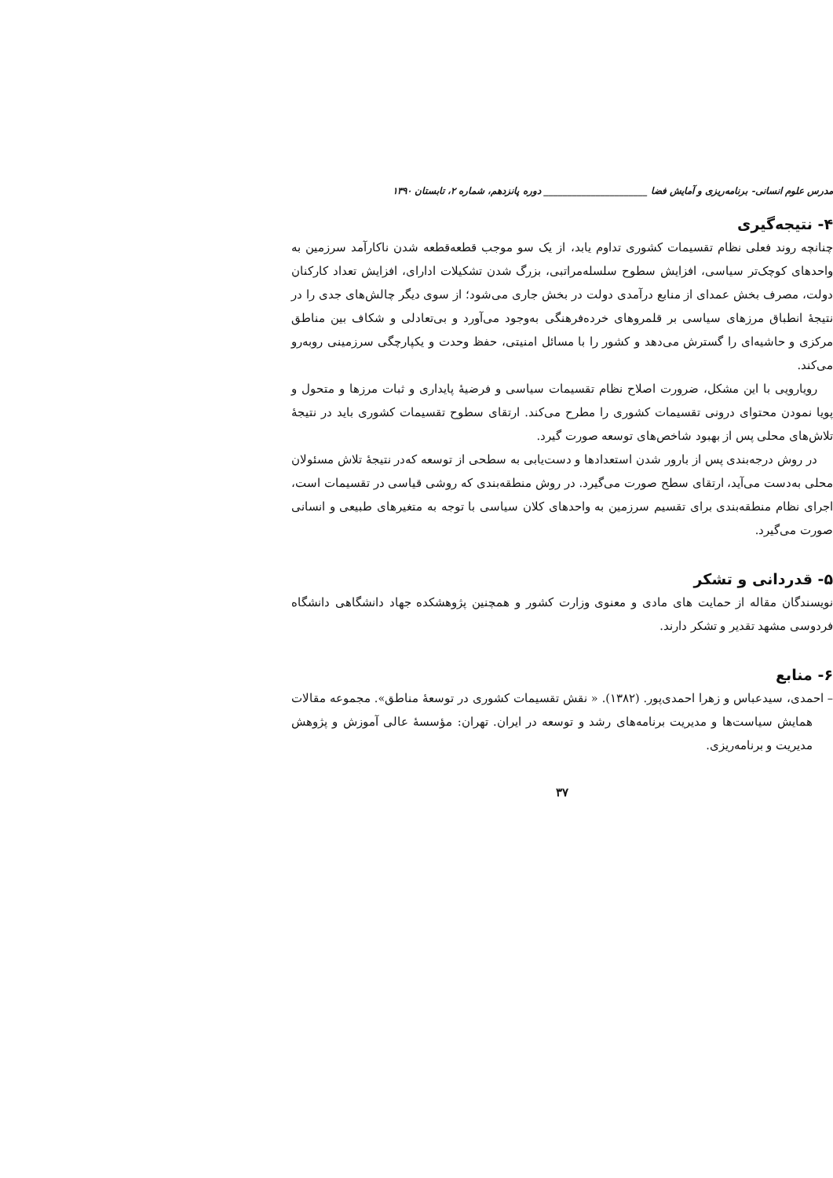مدرس علوم انسانی- برنامه‌ریزی و آمایش فضا ______________________ دوره پانزدهم، شماره ۲، تابستان ۱۳۹۰
۴- نتیجه‌گیری
چنانچه روند فعلی نظام تقسیمات کشوری تداوم یابد، از یک سو موجب قطعه‌قطعه شدن ناکارآمد سرزمین به واحدهای کوچک‌تر سیاسی، افزایش سطوح سلسله‌مراتبی، بزرگ شدن تشکیلات ادارای، افزایش تعداد کارکنان دولت، مصرف بخش عمدای از منابع درآمدی دولت در بخش جاری می‌شود؛ از سوی دیگر چالش‌های جدی را در نتیجهٔ انطباق مرزهای سیاسی بر قلمروهای خرده‌فرهنگی به‌وجود می‌آورد و بی‌تعادلی و شکاف بین مناطق مرکزی و حاشیه‌ای را گسترش می‌دهد و کشور را با مسائل امنیتی، حفظ وحدت و یکپارچگی سرزمینی روبه‌رو می‌کند.
رویارویی با این مشکل، ضرورت اصلاح نظام تقسیمات سیاسی و فرضیهٔ پایداری و ثبات مرزها و متحول و پویا نمودن محتوای درونی تقسیمات کشوری را مطرح می‌کند. ارتقای سطوح تقسیمات کشوری باید در نتیجهٔ تلاش‌های محلی پس از بهبود شاخص‌های توسعه صورت گیرد.
در روش درجه‌بندی پس از بارور شدن استعدادها و دست‌یابی به سطحی از توسعه که‌در نتیجهٔ تلاش مسئولان محلی به‌دست می‌آید، ارتقای سطح صورت می‌گیرد. در روش منطقه‌بندی که روشی قیاسی در تقسیمات است، اجرای نظام منطقه‌بندی برای تقسیم سرزمین به واحدهای کلان سیاسی با توجه به متغیرهای طبیعی و انسانی صورت می‌گیرد.
۵- قدردانی و تشکر
نویسندگان مقاله از حمایت های مادی و معنوی وزارت کشور و همچنین پژوهشکده جهاد دانشگاهی دانشگاه فردوسی مشهد تقدیر و تشکر دارند.
۶- منابع
– احمدی، سیدعباس و زهرا احمدی‌پور. (۱۳۸۲). « نقش تقسیمات کشوری در توسعهٔ مناطق». مجموعه مقالات همایش سیاست‌ها و مدیریت برنامه‌های رشد و توسعه در ایران. تهران: مؤسسهٔ عالی آموزش و پژوهش مدیریت و برنامه‌ریزی.
۳۷